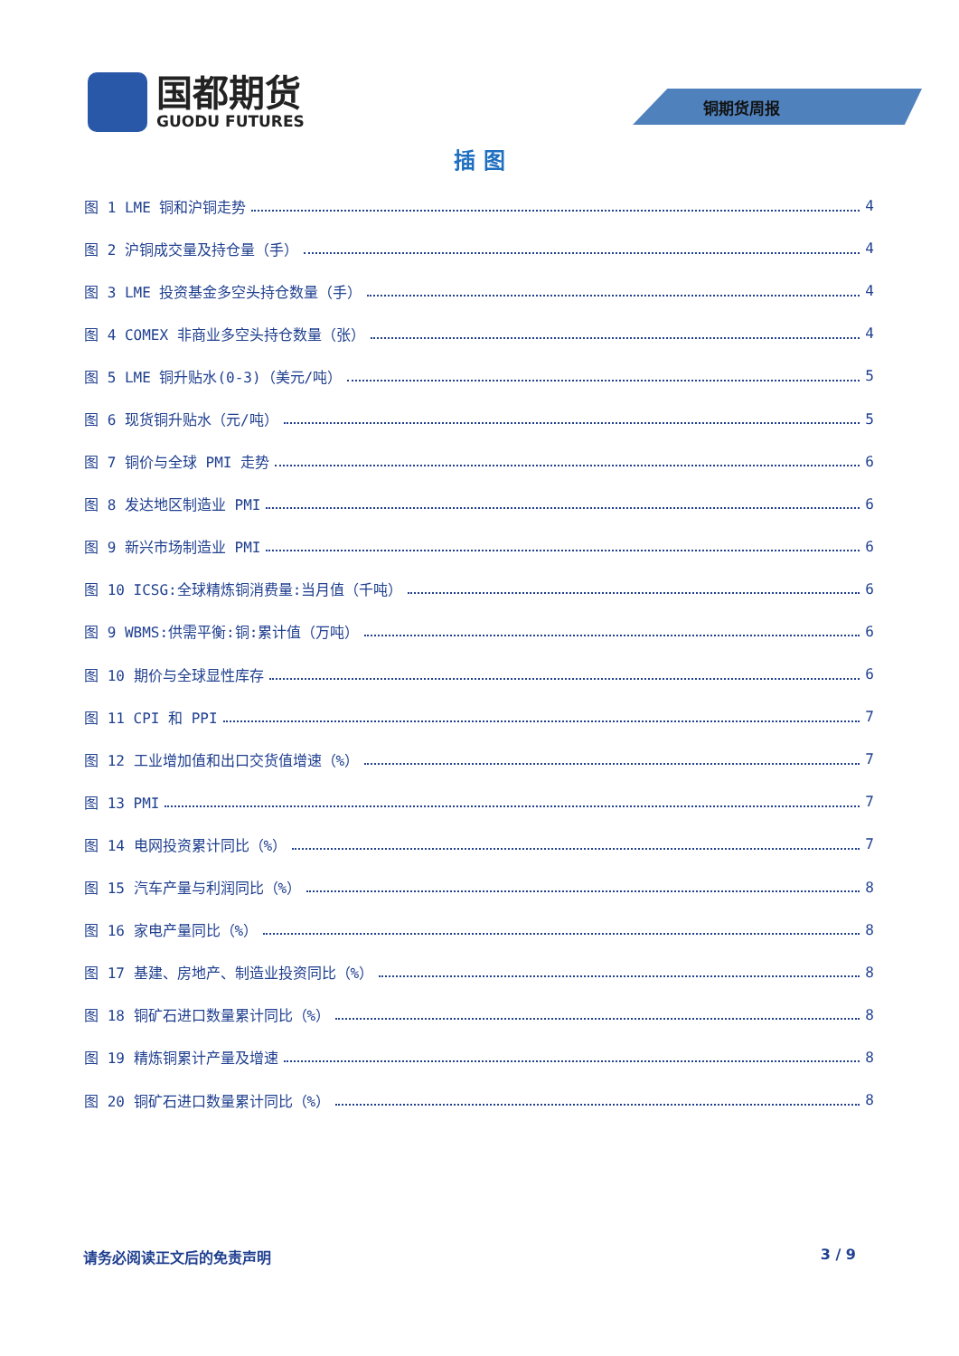国都期货
GUODU FUTURES
铜期货周报
插 图
图 1 LME 铜和沪铜走势 4
图 2 沪铜成交量及持仓量（手） 4
图 3 LME 投资基金多空头持仓数量（手） 4
图 4 COMEX 非商业多空头持仓数量（张） 4
图 5 LME 铜升贴水(0-3)（美元/吨） 5
图 6 现货铜升贴水（元/吨） 5
图 7 铜价与全球 PMI 走势 6
图 8 发达地区制造业 PMI 6
图 9 新兴市场制造业 PMI 6
图 10 ICSG:全球精炼铜消费量:当月值（千吨） 6
图 9 WBMS:供需平衡:铜:累计值（万吨） 6
图 10 期价与全球显性库存 6
图 11 CPI 和 PPI 7
图 12 工业增加值和出口交货值增速（%） 7
图 13 PMI 7
图 14 电网投资累计同比（%） 7
图 15 汽车产量与利润同比（%） 8
图 16 家电产量同比（%） 8
图 17 基建、房地产、制造业投资同比（%） 8
图 18 铜矿石进口数量累计同比（%） 8
图 19 精炼铜累计产量及增速 8
图 20 铜矿石进口数量累计同比（%） 8
请务必阅读正文后的免责声明 3 / 9